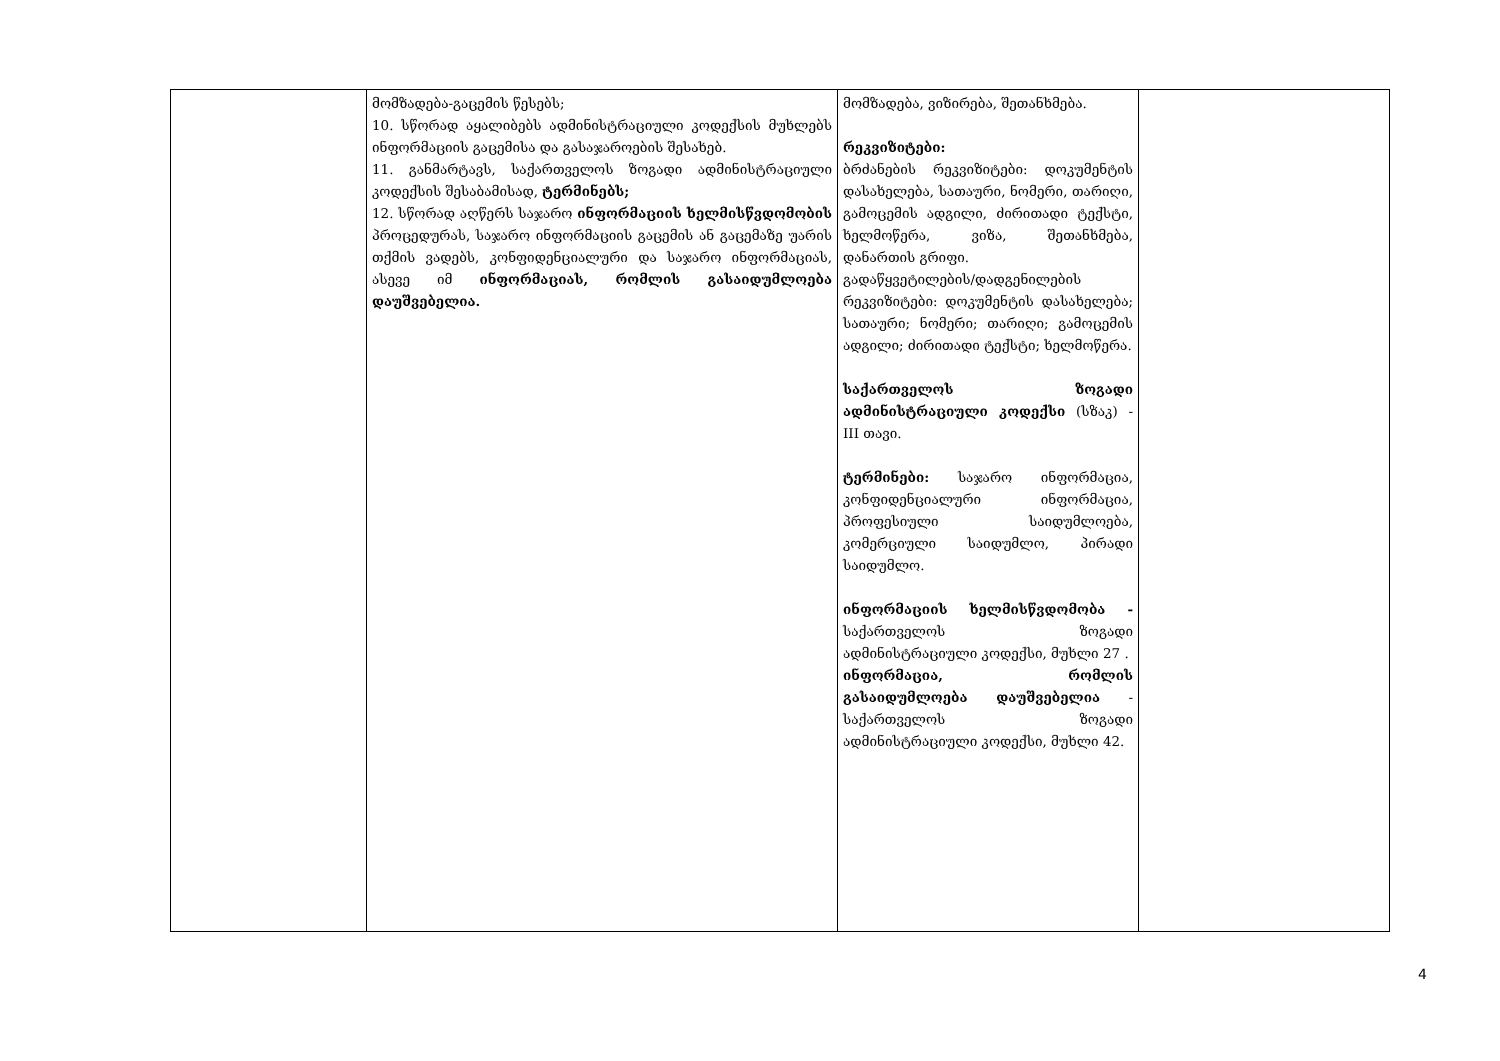| | მომზადება-გაცემის წესებს; 10. სწორად აყალიბებს ადმინისტრაციული კოდექსის მუხლებს ინფორმაციის გაცემისა და გასაჯაროების შესახებ. 11. განმარტავს, საქართველოს ზოგადი ადმინისტრაციული კოდექსის შესაბამისად, ტერმინებს; 12. სწორად აღწერს საჯარო ინფორმაციის ხელმისწვდომობის პროცედურას, საჯარო ინფორმაციის გაცემის ან გაცემაზე უარის თქმის ვადებს, კონფიდენციალური და საჯარო ინფორმაციას, ასევე იმ ინფორმაციას, რომლის გასაიდუმლოება დაუშვებელია. | მომზადება, ვიზირება, შეთანხმება. რეკვიზიტები: ბრძანების რეკვიზიტები: დოკუმენტის დასახელება, სათაური, ნომერი, თარიღი, გამოცემის ადგილი, ძირითადი ტექსტი, ხელმოწერა, ვიზა, შეთანხმება, დანართის გრიფი. გადაწყვეტილების/დადგენილების რეკვიზიტები: დოკუმენტის დასახელება; სათაური; ნომერი; თარიღი; გამოცემის ადგილი; ძირითადი ტექსტი; ხელმოწერა. საქართველოს ზოგადი ადმინისტრაციული კოდექსი (სზაკ) - III თავი. ტერმინები: საჯარო ინფორმაცია, კონფიდენციალური ინფორმაცია, პროფესიული საიდუმლოება, კომერციული საიდუმლო, პირადი საიდუმლო. ინფორმაციის ხელმისწვდომობა - საქართველოს ზოგადი ადმინისტრაციული კოდექსი, მუხლი 27 . ინფორმაცია, რომლის გასაიდუმლოება დაუშვებელია - საქართველოს ზოგადი ადმინისტრაციული კოდექსი, მუხლი 42. | |
4